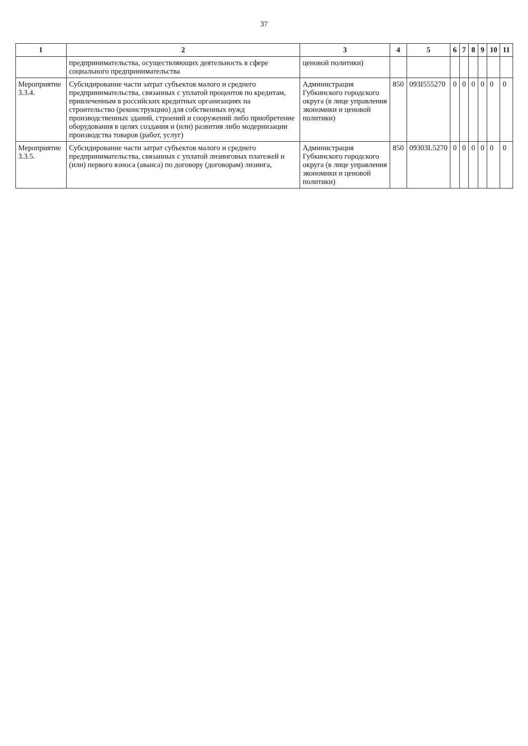37
| 1 | 2 | 3 | 4 | 5 | 6 | 7 | 8 | 9 | 10 | 11 |
| --- | --- | --- | --- | --- | --- | --- | --- | --- | --- | --- |
| | предпринимательства, осуществляющих деятельность в сфере социального предпринимательства | ценовой политики) | | | | | | | | |
| Мероприятие 3.3.4. | Субсидирование части затрат субъектов малого и среднего предпринимательства, связанных с уплатой процентов по кредитам, привлеченным в российских кредитных организациях на строительство (реконструкцию) для собственных нужд производственных зданий, строений и сооружений либо приобретение оборудования в целях создания и (или) развития либо модернизации производства товаров (работ, услуг) | Администрация Губкинского городского округа (в лице управления экономики и ценовой политики) | 850 | 093I555270 | 0 | 0 | 0 | 0 | 0 | 0 |
| Мероприятие 3.3.5. | Субсидирование части затрат субъектов малого и среднего предпринимательства, связанных с уплатой лизинговых платежей и (или) первого взноса (аванса) по договору (договорам) лизинга, | Администрация Губкинского городского округа (в лице управления экономики и ценовой политики) | 850 | 09303L5270 | 0 | 0 | 0 | 0 | 0 | 0 |